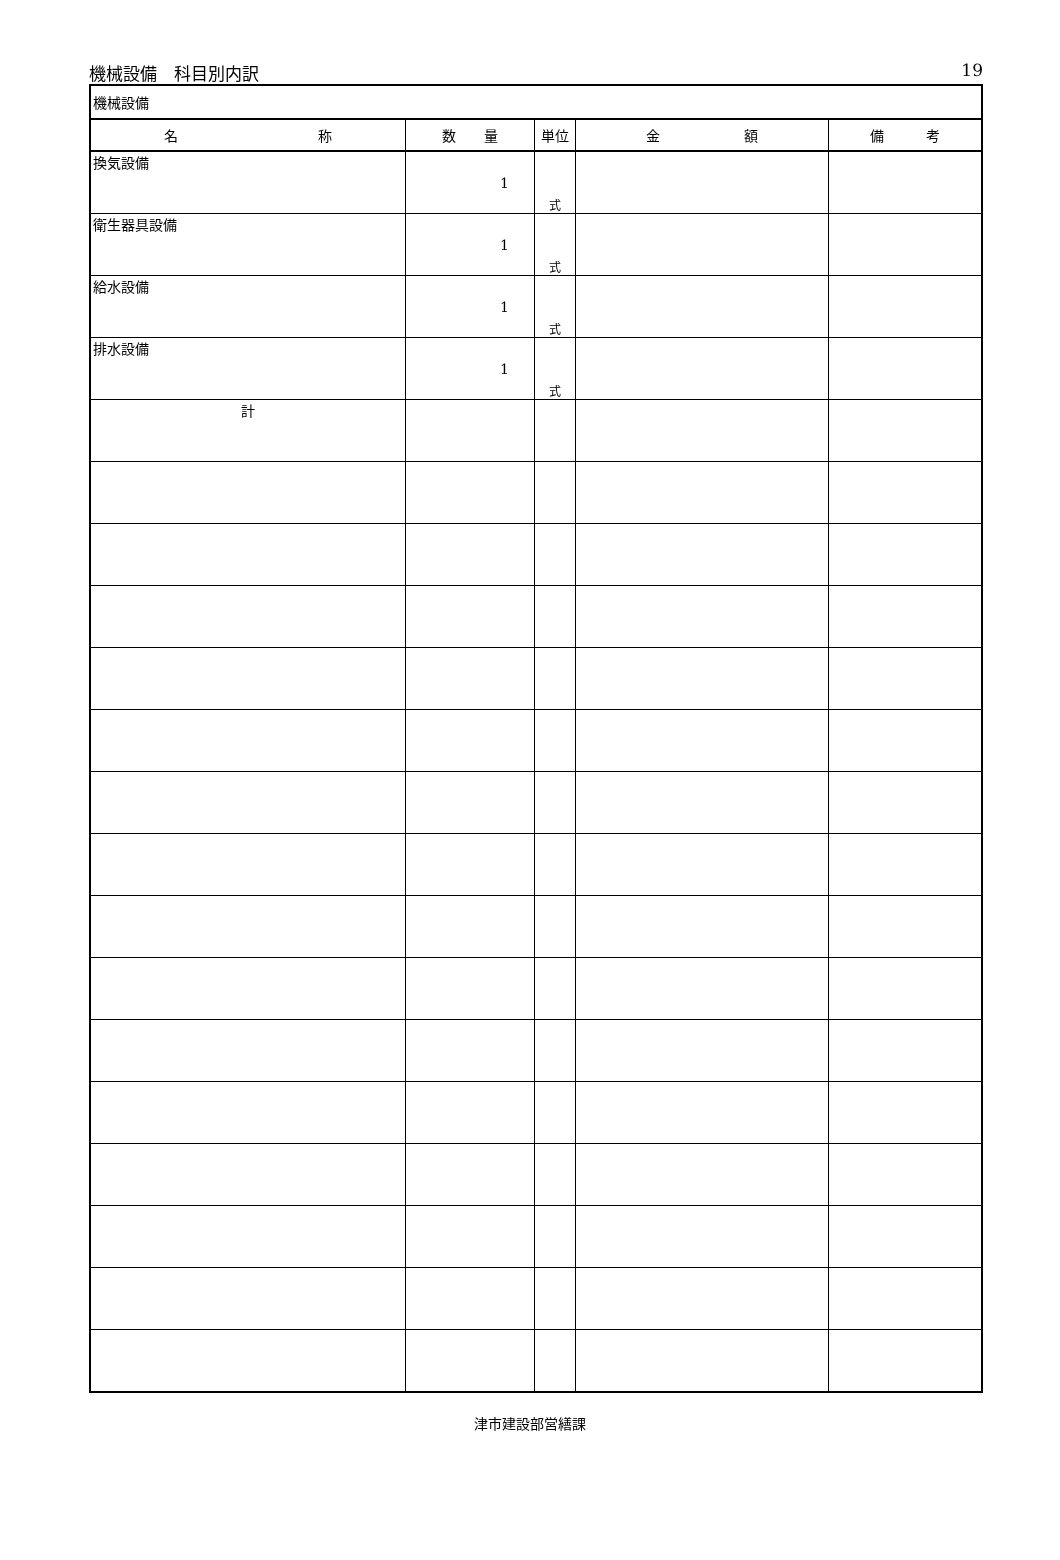機械設備　科目別内訳 19
| 機械設備 | | | | |
| 名 称 | 数 量 | 単位 | 金 額 | 備 考 |
| 換気設備 | 1 | 式 | | |
| 衛生器具設備 | 1 | 式 | | |
| 給水設備 | 1 | 式 | | |
| 排水設備 | 1 | 式 | | |
| 計 | | | | |
津市建設部営繕課